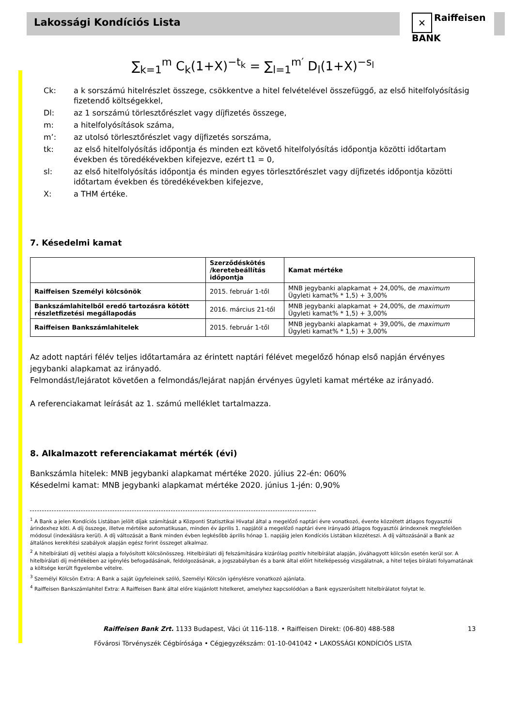Lakossági Kondíciós Lista
✕ Raiffeisen
BANK
∑<sub>k=1</sub><sup>m</sup> C<sub>k</sub>(1+X)<sup>−t<sub>k</sub></sup> = ∑<sub>l=1</sub><sup>m′</sup> D<sub>l</sub>(1+X)<sup>−s<sub>l</sub></sup>
Ck: a k sorszámú hitelrészlet összege, csökkentve a hitel felvételével összefüggő, az első hitelfolyósításig fizetendő költségekkel,
Dl: az 1 sorszámú törlesztőrészlet vagy díjfizetés összege,
m: a hitelfolyósítások száma,
m’: az utolsó törlesztőrészlet vagy díjfizetés sorszáma,
tk: az első hitelfolyósítás időpontja és minden ezt követő hitelfolyósítás időpontja közötti időtartam években és töredékévekben kifejezve, ezért t1 = 0,
sl: az első hitelfolyósítás időpontja és minden egyes törlesztőrészlet vagy díjfizetés időpontja közötti időtartam években és töredékévekben kifejezve,
X: a THM értéke.
7. Késedelmi kamat
| | Szerződéskötés /keretebeállítás időpontja | Kamat mértéke |
| Raiffeisen Személyi kölcsönök | 2015. február 1-től | MNB jegybanki alapkamat + 24,00%, de maximum Ügyleti kamat% * 1,5) + 3,00% |
| Bankszámlahitelből eredő tartozásra kötött részletfizetési megállapodás | 2016. március 21-től | MNB jegybanki alapkamat + 24,00%, de maximum Ügyleti kamat% * 1,5) + 3,00% |
| Raiffeisen Bankszámlahitelek | 2015. február 1-től | MNB jegybanki alapkamat + 39,00%, de maximum Ügyleti kamat% * 1,5) + 3,00% |
Az adott naptári félév teljes időtartamára az érintett naptári félévet megelőző hónap első napján érvényes jegybanki alapkamat az irányadó.
Felmondást/lejáratot követően a felmondás/lejárat napján érvényes ügyleti kamat mértéke az irányadó.
A referenciakamat leírását az 1. számú melléklet tartalmazza.
8. Alkalmazott referenciakamat mérték (évi)
Bankszámla hitelek: MNB jegybanki alapkamat mértéke 2020. július 22-én: 060%
Késedelmi kamat: MNB jegybanki alapkamat mértéke 2020. június 1-jén: 0,90%
<sup>1</sup> A Bank a jelen Kondíciós Listában jelölt díjak számítását a Központi Statisztikai Hivatal által a megelőző naptári évre vonatkozó, évente közzétett átlagos fogyasztói árindexhez köti. A díj összege, illetve mértéke automatikusan, minden év április 1. napjától a megelőző naptári évre irányadó átlagos fogyasztói árindexnek megfelelően módosul (indexálásra kerül). A díj változását a Bank minden évben legkésőbb április hónap 1. napjáig jelen Kondíciós Listában közzéteszi. A díj változásánál a Bank az általános kerekítési szabályok alapján egész forint összeget alkalmaz.
<sup>2</sup> A hitelbírálati díj vetítési alapja a folyósított kölcsönösszeg. Hitelbírálati díj felszámítására kizárólag pozitív hitelbírálat alapján, jóváhagyott kölcsön esetén kerül sor. A hitelbírálati díj mértékében az igénylés befogadásának, feldolgozásának, a jogszabályban és a bank által előírt hitelképesség vizsgálatnak, a hitel teljes bírálati folyamatának a költsége került figyelembe vételre.
<sup>3</sup> Személyi Kölcsön Extra: A Bank a saját ügyfeleinek szóló, Személyi Kölcsön igénylésre vonatkozó ajánlata.
<sup>4</sup> Raiffeisen Bankszámlahitel Extra: A Raiffeisen Bank által előre kiajánlott hitelkeret, amelyhez kapcsolódóan a Bank egyszerűsített hitelbírálatot folytat le.
Raiffeisen Bank Zrt. 1133 Budapest, Váci út 116-118. • Raiffeisen Direkt: (06-80) 488-588 13
Fővárosi Törvényszék Cégbírósága • Cégjegyzékszám: 01-10-041042 • LAKOSSÁGI KONDÍCIÓS LISTA